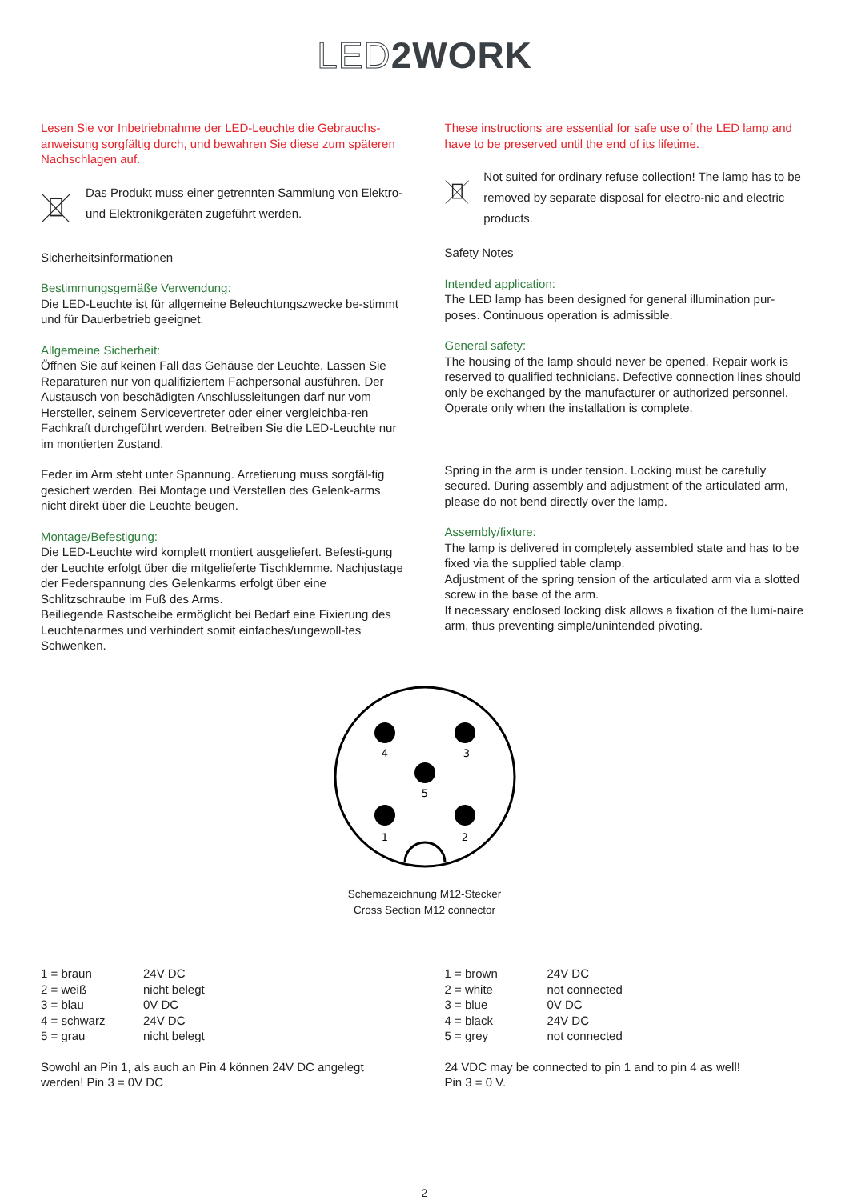LED2WORK
Lesen Sie vor Inbetriebnahme der LED-Leuchte die Gebrauchs-anweisung sorgfältig durch, und bewahren Sie diese zum späteren Nachschlagen auf.
Das Produkt muss einer getrennten Sammlung von Elektro- und Elektronikgeräten zugeführt werden.
Sicherheitsinformationen
Bestimmungsgemäße Verwendung:
Die LED-Leuchte ist für allgemeine Beleuchtungszwecke be-stimmt und für Dauerbetrieb geeignet.
Allgemeine Sicherheit:
Öffnen Sie auf keinen Fall das Gehäuse der Leuchte. Lassen Sie Reparaturen nur von qualifiziertem Fachpersonal ausführen. Der Austausch von beschädigten Anschlussleitungen darf nur vom Hersteller, seinem Servicevertreter oder einer vergleichba-ren Fachkraft durchgeführt werden. Betreiben Sie die LED-Leuchte nur im montierten Zustand.
Feder im Arm steht unter Spannung. Arretierung muss sorgfäl-tig gesichert werden. Bei Montage und Verstellen des Gelenk-arms nicht direkt über die Leuchte beugen.
Montage/Befestigung:
Die LED-Leuchte wird komplett montiert ausgeliefert. Befesti-gung der Leuchte erfolgt über die mitgelieferte Tischklemme. Nachjustage der Federspannung des Gelenkarms erfolgt über eine Schlitzschraube im Fuß des Arms.
Beiliegende Rastscheibe ermöglicht bei Bedarf eine Fixierung des Leuchtenarmes und verhindert somit einfaches/ungewoll-tes Schwenken.
These instructions are essential for safe use of the LED lamp and have to be preserved until the end of its lifetime.
Not suited for ordinary refuse collection! The lamp has to be removed by separate disposal for electro-nic and electric products.
Safety Notes
Intended application:
The LED lamp has been designed for general illumination pur-poses. Continuous operation is admissible.
General safety:
The housing of the lamp should never be opened. Repair work is reserved to qualified technicians. Defective connection lines should only be exchanged by the manufacturer or authorized personnel. Operate only when the installation is complete.
Spring in the arm is under tension. Locking must be carefully secured. During assembly and adjustment of the articulated arm, please do not bend directly over the lamp.
Assembly/fixture:
The lamp is delivered in completely assembled state and has to be fixed via the supplied table clamp.
Adjustment of the spring tension of the articulated arm via a slotted screw in the base of the arm.
If necessary enclosed locking disk allows a fixation of the lumi-naire arm, thus preventing simple/unintended pivoting.
4
3
5
1
2
Schemazeichnung M12-Stecker
Cross Section M12 connector
| 1 = braun | 24V DC |
| 2 = weiß | nicht belegt |
| 3 = blau | 0V DC |
| 4 = schwarz | 24V DC |
| 5 = grau | nicht belegt |
Sowohl an Pin 1, als auch an Pin 4 können 24V DC angelegt werden! Pin 3 = 0V DC
| 1 = brown | 24V DC |
| 2 = white | not connected |
| 3 = blue | 0V DC |
| 4 = black | 24V DC |
| 5 = grey | not connected |
24 VDC may be connected to pin 1 and to pin 4 as well!
Pin 3 = 0 V.
2